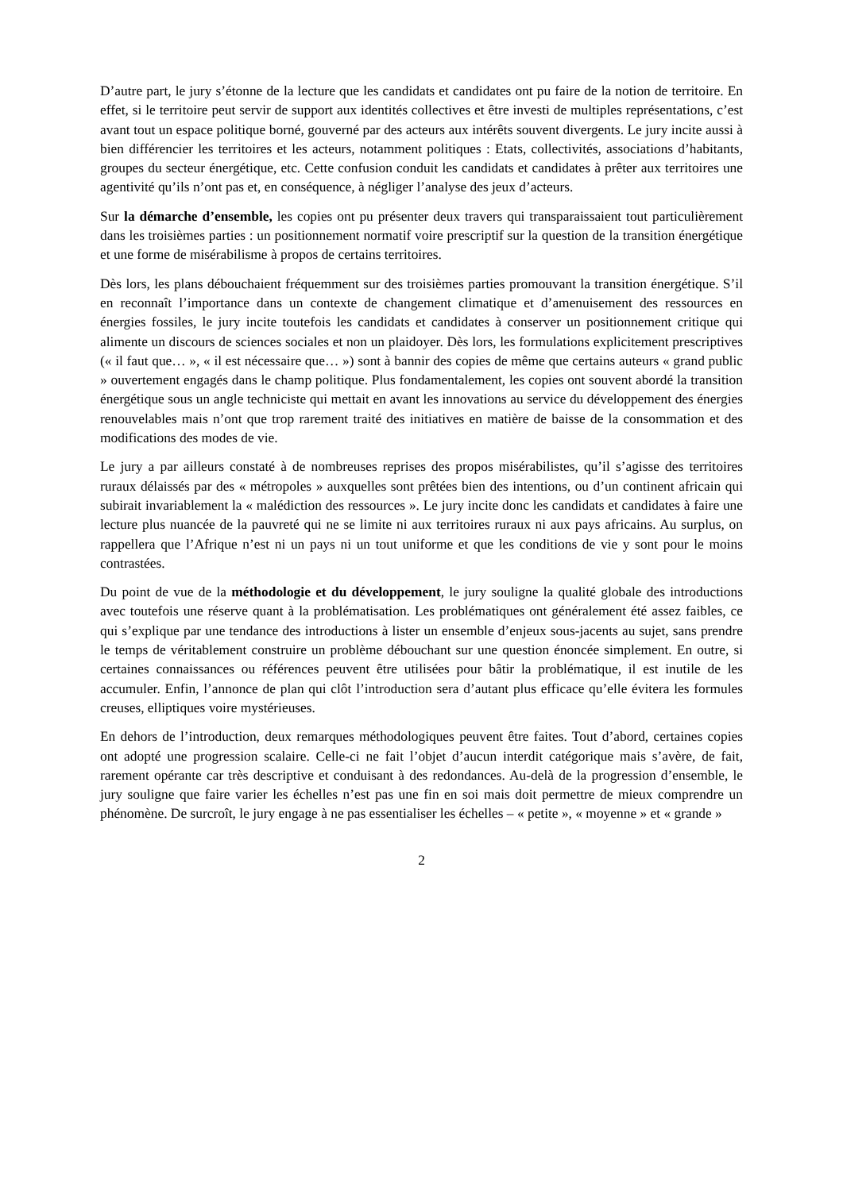D’autre part, le jury s’étonne de la lecture que les candidats et candidates ont pu faire de la notion de territoire. En effet, si le territoire peut servir de support aux identités collectives et être investi de multiples représentations, c’est avant tout un espace politique borné, gouverné par des acteurs aux intérêts souvent divergents. Le jury incite aussi à bien différencier les territoires et les acteurs, notamment politiques : Etats, collectivités, associations d’habitants, groupes du secteur énergétique, etc. Cette confusion conduit les candidats et candidates à prêter aux territoires une agentivité qu’ils n’ont pas et, en conséquence, à négliger l’analyse des jeux d’acteurs.
Sur la démarche d’ensemble, les copies ont pu présenter deux travers qui transparaissaient tout particulièrement dans les troisièmes parties : un positionnement normatif voire prescriptif sur la question de la transition énergétique et une forme de misérabilisme à propos de certains territoires.
Dès lors, les plans débouchaient fréquemment sur des troisièmes parties promouvant la transition énergétique. S’il en reconnaît l’importance dans un contexte de changement climatique et d’amenuisement des ressources en énergies fossiles, le jury incite toutefois les candidats et candidates à conserver un positionnement critique qui alimente un discours de sciences sociales et non un plaidoyer. Dès lors, les formulations explicitement prescriptives (« il faut que… », « il est nécessaire que… ») sont à bannir des copies de même que certains auteurs « grand public » ouvertement engagés dans le champ politique. Plus fondamentalement, les copies ont souvent abordé la transition énergétique sous un angle techniciste qui mettait en avant les innovations au service du développement des énergies renouvelables mais n’ont que trop rarement traité des initiatives en matière de baisse de la consommation et des modifications des modes de vie.
Le jury a par ailleurs constaté à de nombreuses reprises des propos misérabilistes, qu’il s’agisse des territoires ruraux délaissés par des « métropoles » auxquelles sont prêtées bien des intentions, ou d’un continent africain qui subirait invariablement la « malédiction des ressources ». Le jury incite donc les candidats et candidates à faire une lecture plus nuancée de la pauvreté qui ne se limite ni aux territoires ruraux ni aux pays africains. Au surplus, on rappellera que l’Afrique n’est ni un pays ni un tout uniforme et que les conditions de vie y sont pour le moins contrastées.
Du point de vue de la méthodologie et du développement, le jury souligne la qualité globale des introductions avec toutefois une réserve quant à la problématisation. Les problématiques ont généralement été assez faibles, ce qui s’explique par une tendance des introductions à lister un ensemble d’enjeux sous-jacents au sujet, sans prendre le temps de véritablement construire un problème débouchant sur une question énoncée simplement. En outre, si certaines connaissances ou références peuvent être utilisées pour bâtir la problématique, il est inutile de les accumuler. Enfin, l’annonce de plan qui clôt l’introduction sera d’autant plus efficace qu’elle évitera les formules creuses, elliptiques voire mystérieuses.
En dehors de l’introduction, deux remarques méthodologiques peuvent être faites. Tout d’abord, certaines copies ont adopté une progression scalaire. Celle-ci ne fait l’objet d’aucun interdit catégorique mais s’avère, de fait, rarement opérante car très descriptive et conduisant à des redondances. Au-delà de la progression d’ensemble, le jury souligne que faire varier les échelles n’est pas une fin en soi mais doit permettre de mieux comprendre un phénomène. De surcroît, le jury engage à ne pas essentialiser les échelles – « petite », « moyenne » et « grande »
2